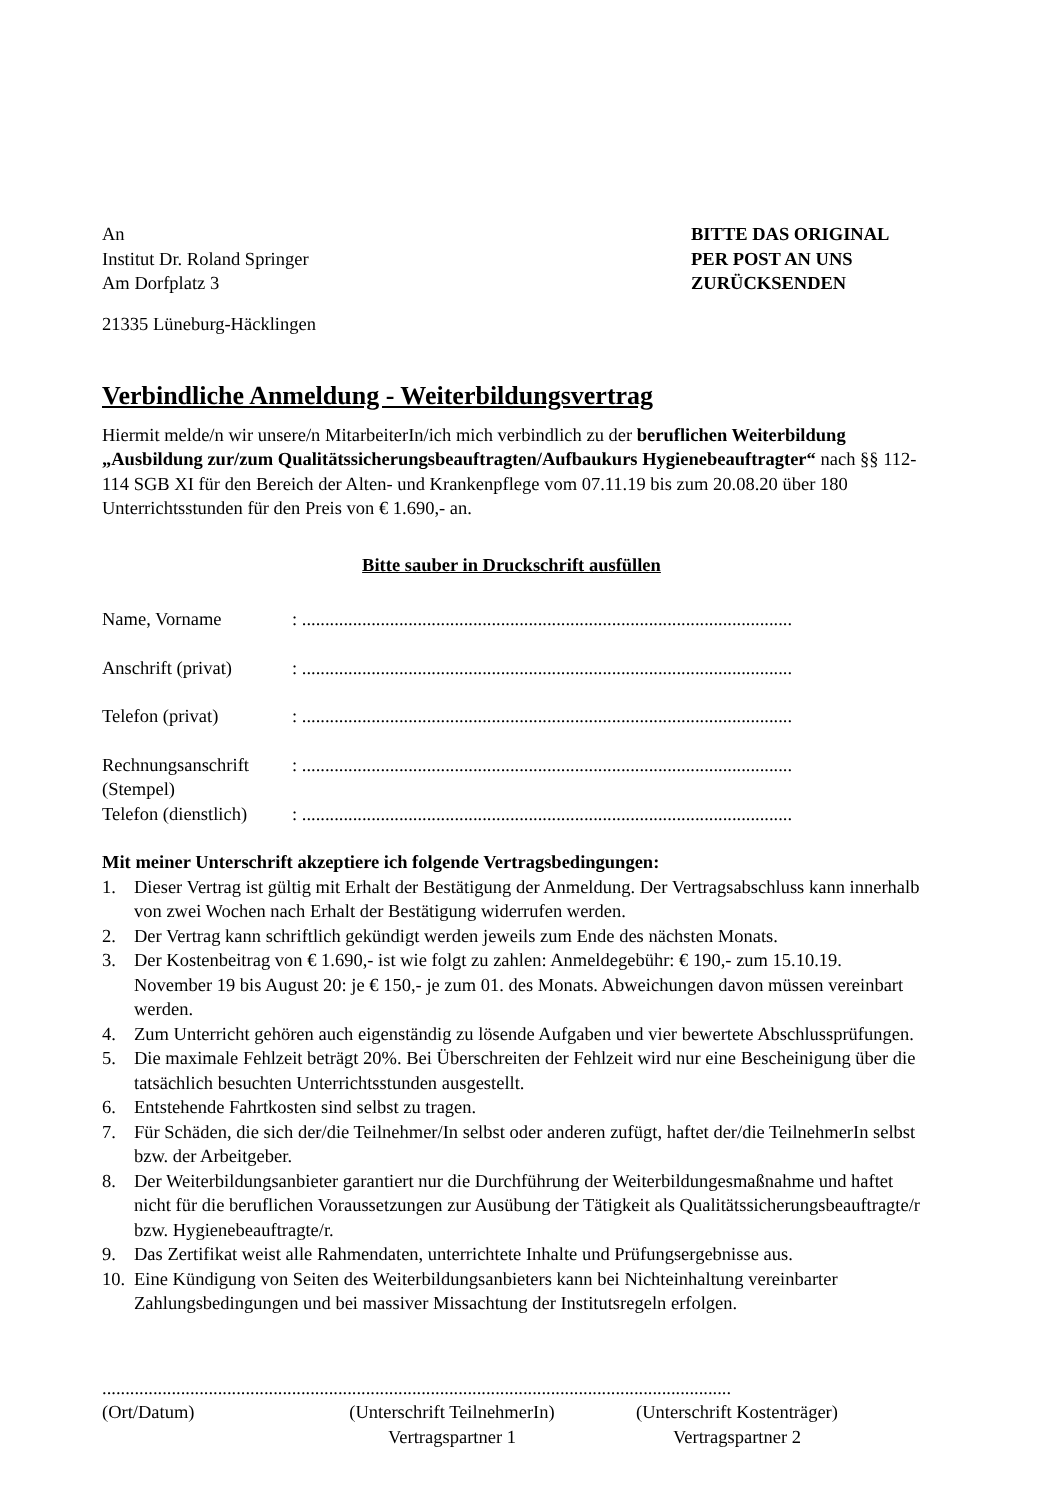An
Institut Dr. Roland Springer
Am Dorfplatz 3
21335 Lüneburg-Häcklingen
BITTE DAS ORIGINAL
PER POST AN UNS
ZURÜCKSENDEN
Verbindliche Anmeldung - Weiterbildungsvertrag
Hiermit melde/n wir unsere/n MitarbeiterIn/ich mich verbindlich zu der beruflichen Weiterbildung „Ausbildung zur/zum Qualitätssicherungsbeauftragten/Aufbaukurs Hygienebeauftragter“ nach §§ 112-114 SGB XI für den Bereich der Alten- und Krankenpflege vom 07.11.19 bis zum 20.08.20 über 180 Unterrichtsstunden für den Preis von € 1.690,- an.
Bitte sauber in Druckschrift ausfüllen
Name, Vorname : ..........................................................................................................
Anschrift (privat)
: ..........................................................................................................
Telefon (privat) : ..........................................................................................................
Rechnungsanschrift
(Stempel)
: ..........................................................................................................
Telefon (dienstlich)
: ..........................................................................................................
Mit meiner Unterschrift akzeptiere ich folgende Vertragsbedingungen:
1. Dieser Vertrag ist gültig mit Erhalt der Bestätigung der Anmeldung. Der Vertragsabschluss kann innerhalb von zwei Wochen nach Erhalt der Bestätigung widerrufen werden.
2. Der Vertrag kann schriftlich gekündigt werden jeweils zum Ende des nächsten Monats.
3. Der Kostenbeitrag von € 1.690,- ist wie folgt zu zahlen: Anmeldegebühr: € 190,- zum 15.10.19. November 19 bis August 20: je € 150,- je zum 01. des Monats. Abweichungen davon müssen vereinbart werden.
4. Zum Unterricht gehören auch eigenständig zu lösende Aufgaben und vier bewertete Abschlussprüfungen.
5. Die maximale Fehlzeit beträgt 20%. Bei Überschreiten der Fehlzeit wird nur eine Bescheinigung über die tatsächlich besuchten Unterrichtsstunden ausgestellt.
6. Entstehende Fahrtkosten sind selbst zu tragen.
7. Für Schäden, die sich der/die Teilnehmer/In selbst oder anderen zufügt, haftet der/die TeilnehmerIn selbst bzw. der Arbeitgeber.
8. Der Weiterbildungsanbieter garantiert nur die Durchführung der Weiterbildungesmaßnahme und haftet nicht für die beruflichen Voraussetzungen zur Ausübung der Tätigkeit als Qualitätssicherungsbeauftragte/r bzw. Hygienebeauftragte/r.
9. Das Zertifikat weist alle Rahmendaten, unterrichtete Inhalte und Prüfungsergebnisse aus.
10. Eine Kündigung von Seiten des Weiterbildungsanbieters kann bei Nichteinhaltung vereinbarter Zahlungsbedingungen und bei massiver Missachtung der Institutsregeln erfolgen.
........................................................................................................................................
(Ort/Datum) (Unterschrift TeilnehmerIn)
Vertragspartner 1
(Unterschrift Kostenträger)
Vertragspartner 2